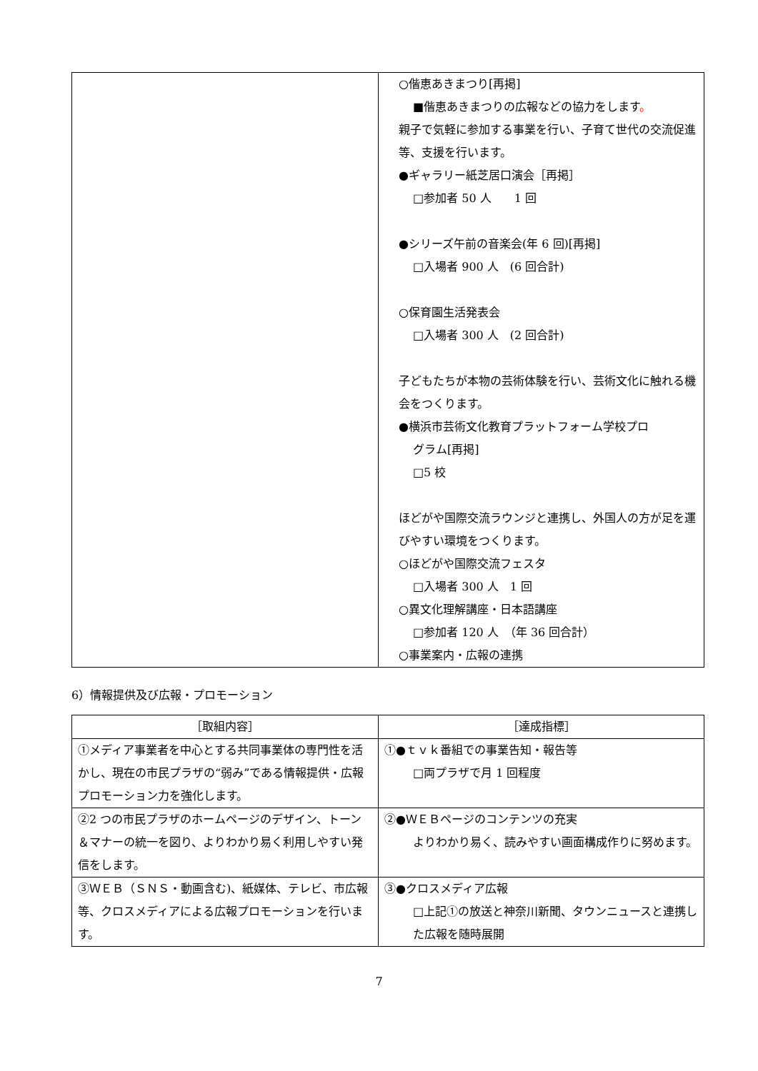| | ○偕恵あきまつり[再掲] ■偕恵あきまつりの広報などの協力をします 。 親子で気軽に参加する事業を行い、子育て世代の交流促進等、支援を行います。 ●ギャラリー紙芝居口演会［再掲］ □参加者 50 人 1 回 ●シリーズ午前の音楽会(年 6 回)[再掲] □入場者 900 人 (6 回合計) ○保育園生活発表会 □入場者 300 人 (2 回合計) 子どもたちが本物の芸術体験を行い、芸術文化に触れる機会をつくります。 ●横浜市芸術文化教育プラットフォーム学校プロ グラム[再掲] □5 校 ほどがや国際交流ラウンジと連携し、外国人の方が足を運びやすい環境をつくります。 ○ほどがや国際交流フェスタ □入場者 300 人 1 回 ○異文化理解講座・日本語講座 □参加者 120 人 （年 36 回合計） ○事業案内・広報の連携 |
6）情報提供及び広報・プロモーション
| ［取組内容］ | ［達成指標］ |
| --- | --- |
| ①メディア事業者を中心とする共同事業体の専門性を活かし、現在の市民プラザの“弱み”である情報提供・広報プロモーション力を強化します。 | ①●ｔｖｋ番組での事業告知・報告等 □両プラザで月 1 回程度 |
| ②2 つの市民プラザのホームページのデザイン、トーン＆マナーの統一を図り、よりわかり易く利用しやすい発信をします。 | ②●ＷＥＢページのコンテンツの充実 よりわかり易く、読みやすい画面構成作りに努めます。 |
| ③ＷＥＢ（ＳＮＳ・動画含む)、紙媒体、テレビ、市広報等、クロスメディアによる広報プロモーションを行います。 | ③●クロスメディア広報 □上記①の放送と神奈川新聞、タウンニュースと連携した広報を随時展開 |
7